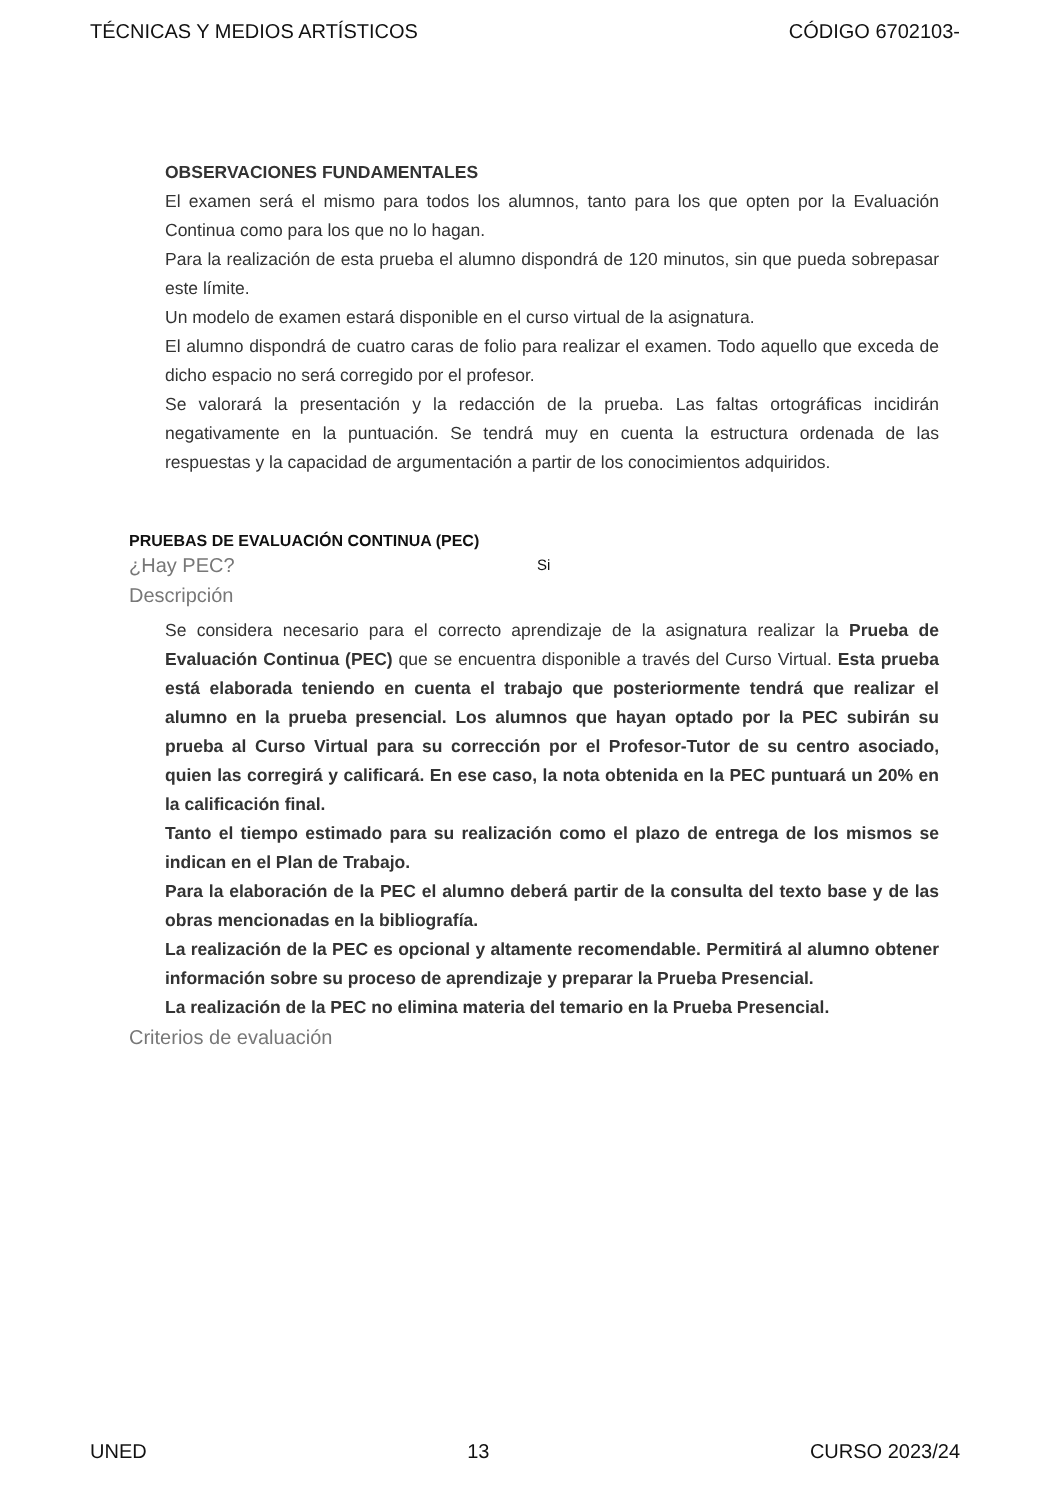TÉCNICAS Y MEDIOS ARTÍSTICOS CÓDIGO 6702103-
OBSERVACIONES FUNDAMENTALES
El examen será el mismo para todos los alumnos, tanto para los que opten por la Evaluación Continua como para los que no lo hagan.
Para la realización de esta prueba el alumno dispondrá de 120 minutos, sin que pueda sobrepasar este límite.
Un modelo de examen estará disponible en el curso virtual de la asignatura.
El alumno dispondrá de cuatro caras de folio para realizar el examen. Todo aquello que exceda de dicho espacio no será corregido por el profesor.
Se valorará la presentación y la redacción de la prueba. Las faltas ortográficas incidirán negativamente en la puntuación. Se tendrá muy en cuenta la estructura ordenada de las respuestas y la capacidad de argumentación a partir de los conocimientos adquiridos.
PRUEBAS DE EVALUACIÓN CONTINUA (PEC)
¿Hay PEC? Si
Descripción
Se considera necesario para el correcto aprendizaje de la asignatura realizar la Prueba de Evaluación Continua (PEC) que se encuentra disponible a través del Curso Virtual. Esta prueba está elaborada teniendo en cuenta el trabajo que posteriormente tendrá que realizar el alumno en la prueba presencial. Los alumnos que hayan optado por la PEC subirán su prueba al Curso Virtual para su corrección por el Profesor-Tutor de su centro asociado, quien las corregirá y calificará. En ese caso, la nota obtenida en la PEC puntuará un 20% en la calificación final.
Tanto el tiempo estimado para su realización como el plazo de entrega de los mismos se indican en el Plan de Trabajo.
Para la elaboración de la PEC el alumno deberá partir de la consulta del texto base y de las obras mencionadas en la bibliografía.
La realización de la PEC es opcional y altamente recomendable. Permitirá al alumno obtener información sobre su proceso de aprendizaje y preparar la Prueba Presencial.
La realización de la PEC no elimina materia del temario en la Prueba Presencial.
Criterios de evaluación
UNED 13 CURSO 2023/24